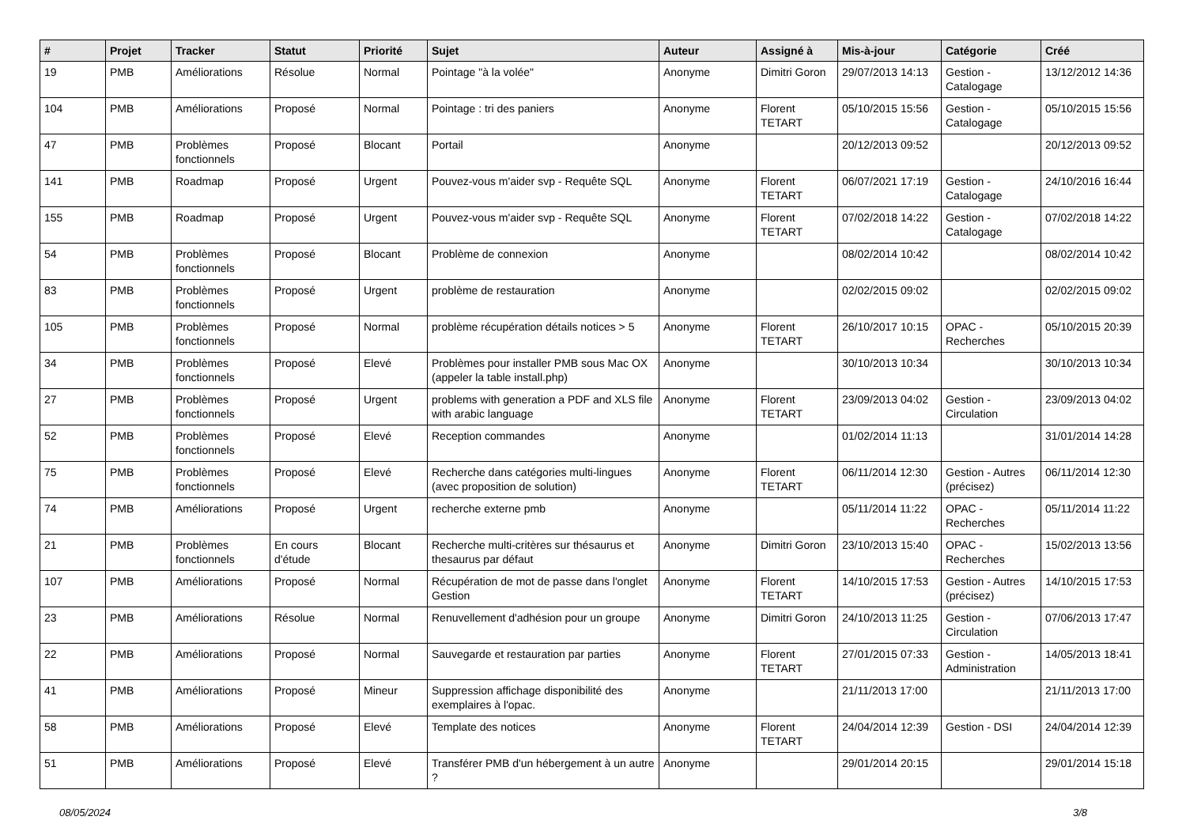| # | Projet | Tracker | Statut | Priorité | Sujet | Auteur | Assigné à | Mis-à-jour | Catégorie | Créé |
| --- | --- | --- | --- | --- | --- | --- | --- | --- | --- | --- |
| 19 | PMB | Améliorations | Résolue | Normal | Pointage "à la volée" | Anonyme | Dimitri Goron | 29/07/2013 14:13 | Gestion - Catalogage | 13/12/2012 14:36 |
| 104 | PMB | Améliorations | Proposé | Normal | Pointage : tri des paniers | Anonyme | Florent TETART | 05/10/2015 15:56 | Gestion - Catalogage | 05/10/2015 15:56 |
| 47 | PMB | Problèmes fonctionnels | Proposé | Blocant | Portail | Anonyme | | 20/12/2013 09:52 | | 20/12/2013 09:52 |
| 141 | PMB | Roadmap | Proposé | Urgent | Pouvez-vous m'aider svp - Requête SQL | Anonyme | Florent TETART | 06/07/2021 17:19 | Gestion - Catalogage | 24/10/2016 16:44 |
| 155 | PMB | Roadmap | Proposé | Urgent | Pouvez-vous m'aider svp - Requête SQL | Anonyme | Florent TETART | 07/02/2018 14:22 | Gestion - Catalogage | 07/02/2018 14:22 |
| 54 | PMB | Problèmes fonctionnels | Proposé | Blocant | Problème de connexion | Anonyme | | 08/02/2014 10:42 | | 08/02/2014 10:42 |
| 83 | PMB | Problèmes fonctionnels | Proposé | Urgent | problème de restauration | Anonyme | | 02/02/2015 09:02 | | 02/02/2015 09:02 |
| 105 | PMB | Problèmes fonctionnels | Proposé | Normal | problème récupération détails notices > 5 | Anonyme | Florent TETART | 26/10/2017 10:15 | OPAC - Recherches | 05/10/2015 20:39 |
| 34 | PMB | Problèmes fonctionnels | Proposé | Elevé | Problèmes pour installer PMB sous Mac OX (appeler la table install.php) | Anonyme | | 30/10/2013 10:34 | | 30/10/2013 10:34 |
| 27 | PMB | Problèmes fonctionnels | Proposé | Urgent | problems with generation a PDF and XLS file with arabic language | Anonyme | Florent TETART | 23/09/2013 04:02 | Gestion - Circulation | 23/09/2013 04:02 |
| 52 | PMB | Problèmes fonctionnels | Proposé | Elevé | Reception commandes | Anonyme | | 01/02/2014 11:13 | | 31/01/2014 14:28 |
| 75 | PMB | Problèmes fonctionnels | Proposé | Elevé | Recherche dans catégories multi-lingues (avec proposition de solution) | Anonyme | Florent TETART | 06/11/2014 12:30 | Gestion - Autres (précisez) | 06/11/2014 12:30 |
| 74 | PMB | Améliorations | Proposé | Urgent | recherche externe pmb | Anonyme | | 05/11/2014 11:22 | OPAC - Recherches | 05/11/2014 11:22 |
| 21 | PMB | Problèmes fonctionnels | En cours d'étude | Blocant | Recherche multi-critères sur thésaurus et thesaurus par défaut | Anonyme | Dimitri Goron | 23/10/2013 15:40 | OPAC - Recherches | 15/02/2013 13:56 |
| 107 | PMB | Améliorations | Proposé | Normal | Récupération de mot de passe dans l'onglet Gestion | Anonyme | Florent TETART | 14/10/2015 17:53 | Gestion - Autres (précisez) | 14/10/2015 17:53 |
| 23 | PMB | Améliorations | Résolue | Normal | Renuvellement d'adhésion pour un groupe | Anonyme | Dimitri Goron | 24/10/2013 11:25 | Gestion - Circulation | 07/06/2013 17:47 |
| 22 | PMB | Améliorations | Proposé | Normal | Sauvegarde et restauration par parties | Anonyme | Florent TETART | 27/01/2015 07:33 | Gestion - Administration | 14/05/2013 18:41 |
| 41 | PMB | Améliorations | Proposé | Mineur | Suppression affichage disponibilité des exemplaires à l'opac. | Anonyme | | 21/11/2013 17:00 | | 21/11/2013 17:00 |
| 58 | PMB | Améliorations | Proposé | Elevé | Template des notices | Anonyme | Florent TETART | 24/04/2014 12:39 | Gestion - DSI | 24/04/2014 12:39 |
| 51 | PMB | Améliorations | Proposé | Elevé | Transférer PMB d'un hébergement à un autre ? | Anonyme | | 29/01/2014 20:15 | | 29/01/2014 15:18 |
08/05/2024 3/8